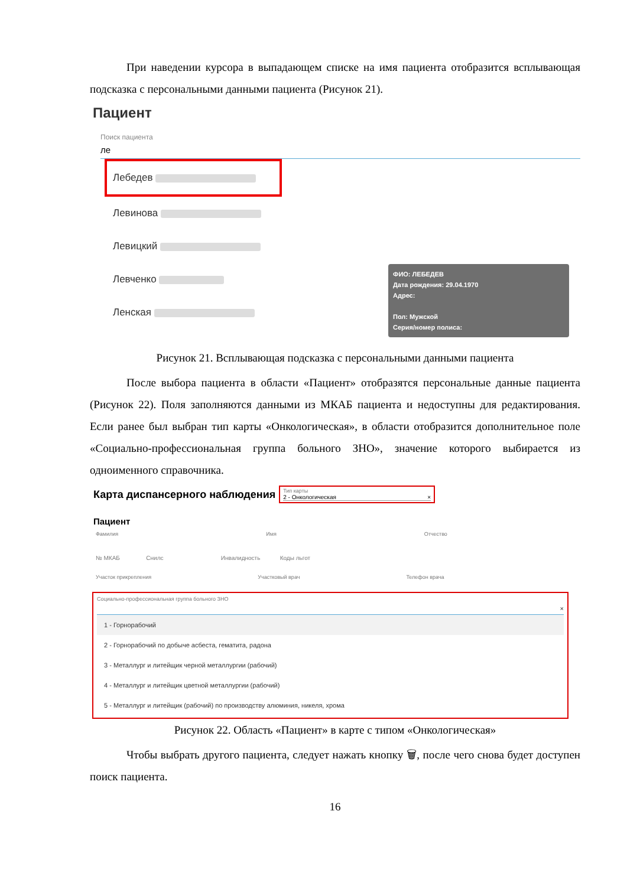При наведении курсора в выпадающем списке на имя пациента отобразится всплывающая подсказка с персональными данными пациента (Рисунок 21).
Пациент
Поиск пациента
ле
Лебедев
Левинова
Левицкий
Левченко
Ленская
ФИО: ЛЕБЕДЕВ
Дата рождения: 29.04.1970
Адрес:
Пол: Мужской
Серия/номер полиса:
Рисунок 21. Всплывающая подсказка с персональными данными пациента
После выбора пациента в области «Пациент» отобразятся персональные данные пациента (Рисунок 22). Поля заполняются данными из МКАБ пациента и недоступны для редактирования. Если ранее был выбран тип карты «Онкологическая», в области отобразится дополнительное поле «Социально-профессиональная группа больного ЗНО», значение которого выбирается из одноименного справочника.
Карта диспансерного наблюдения
Тип карты
2 - Онкологическая ×
Пациент
Фамилия Имя Отчество
№ МКАБ Снилс Инвалидность Коды льгот
Участок прикрепления Участковый врач Телефон врача
Социально-профессиональная группа больного ЗНО
×
1 - Горнорабочий
2 - Горнорабочий по добыче асбеста, гематита, радона
3 - Металлург и литейщик черной металлургии (рабочий)
4 - Металлург и литейщик цветной металлургии (рабочий)
5 - Металлург и литейщик (рабочий) по производству алюминия, никеля, хрома
Рисунок 22. Область «Пациент» в карте с типом «Онкологическая»
Чтобы выбрать другого пациента, следует нажать кнопку 🗑, после чего снова будет доступен поиск пациента.
16